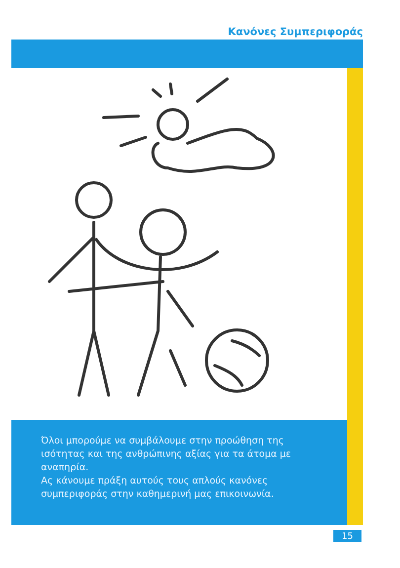Κανόνες Συμπεριφοράς
Όλοι μπορούμε να συμβάλουμε στην προώθηση της ισότητας και της ανθρώπινης αξίας για τα άτομα με αναπηρία.
Ας κάνουμε πράξη αυτούς τους απλούς κανόνες συμπεριφοράς στην καθημερινή μας επικοινωνία.
15